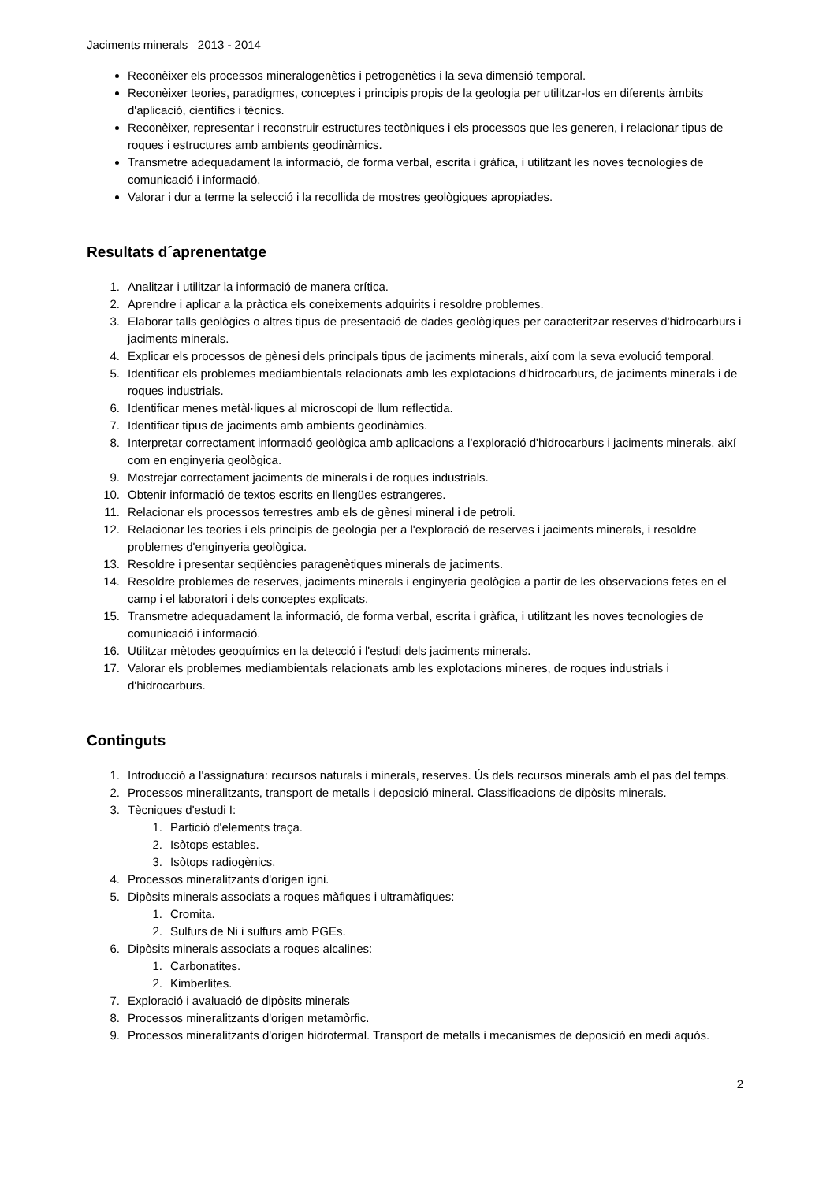Jaciments minerals 2013 - 2014
Reconèixer els processos mineralogenètics i petrogenètics i la seva dimensió temporal.
Reconèixer teories, paradigmes, conceptes i principis propis de la geologia per utilitzar-los en diferents àmbits d'aplicació, científics i tècnics.
Reconèixer, representar i reconstruir estructures tectòniques i els processos que les generen, i relacionar tipus de roques i estructures amb ambients geodinàmics.
Transmetre adequadament la informació, de forma verbal, escrita i gràfica, i utilitzant les noves tecnologies de comunicació i informació.
Valorar i dur a terme la selecció i la recollida de mostres geològiques apropiades.
Resultats d´aprenentatge
1. Analitzar i utilitzar la informació de manera crítica.
2. Aprendre i aplicar a la pràctica els coneixements adquirits i resoldre problemes.
3. Elaborar talls geològics o altres tipus de presentació de dades geològiques per caracteritzar reserves d'hidrocarburs i jaciments minerals.
4. Explicar els processos de gènesi dels principals tipus de jaciments minerals, així com la seva evolució temporal.
5. Identificar els problemes mediambientals relacionats amb les explotacions d'hidrocarburs, de jaciments minerals i de roques industrials.
6. Identificar menes metàl·liques al microscopi de llum reflectida.
7. Identificar tipus de jaciments amb ambients geodinàmics.
8. Interpretar correctament informació geològica amb aplicacions a l'exploració d'hidrocarburs i jaciments minerals, així com en enginyeria geològica.
9. Mostrejar correctament jaciments de minerals i de roques industrials.
10. Obtenir informació de textos escrits en llengües estrangeres.
11. Relacionar els processos terrestres amb els de gènesi mineral i de petroli.
12. Relacionar les teories i els principis de geologia per a l'exploració de reserves i jaciments minerals, i resoldre problemes d'enginyeria geològica.
13. Resoldre i presentar seqüències paragenètiques minerals de jaciments.
14. Resoldre problemes de reserves, jaciments minerals i enginyeria geològica a partir de les observacions fetes en el camp i el laboratori i dels conceptes explicats.
15. Transmetre adequadament la informació, de forma verbal, escrita i gràfica, i utilitzant les noves tecnologies de comunicació i informació.
16. Utilitzar mètodes geoquímics en la detecció i l'estudi dels jaciments minerals.
17. Valorar els problemes mediambientals relacionats amb les explotacions mineres, de roques industrials i d'hidrocarburs.
Continguts
1. Introducció a l'assignatura: recursos naturals i minerals, reserves. Ús dels recursos minerals amb el pas del temps.
2. Processos mineralitzants, transport de metalls i deposició mineral. Classificacions de dipòsits minerals.
3. Tècniques d'estudi I:
1. Partició d'elements traça.
2. Isòtops estables.
3. Isòtops radiogènics.
4. Processos mineralitzants d'origen igni.
5. Dipòsits minerals associats a roques màfiques i ultramàfiques:
1. Cromita.
2. Sulfurs de Ni i sulfurs amb PGEs.
6. Dipòsits minerals associats a roques alcalines:
1. Carbonatites.
2. Kimberlites.
7. Exploració i avaluació de dipòsits minerals
8. Processos mineralitzants d'origen metamòrfic.
9. Processos mineralitzants d'origen hidrotermal. Transport de metalls i mecanismes de deposició en medi aquós.
2